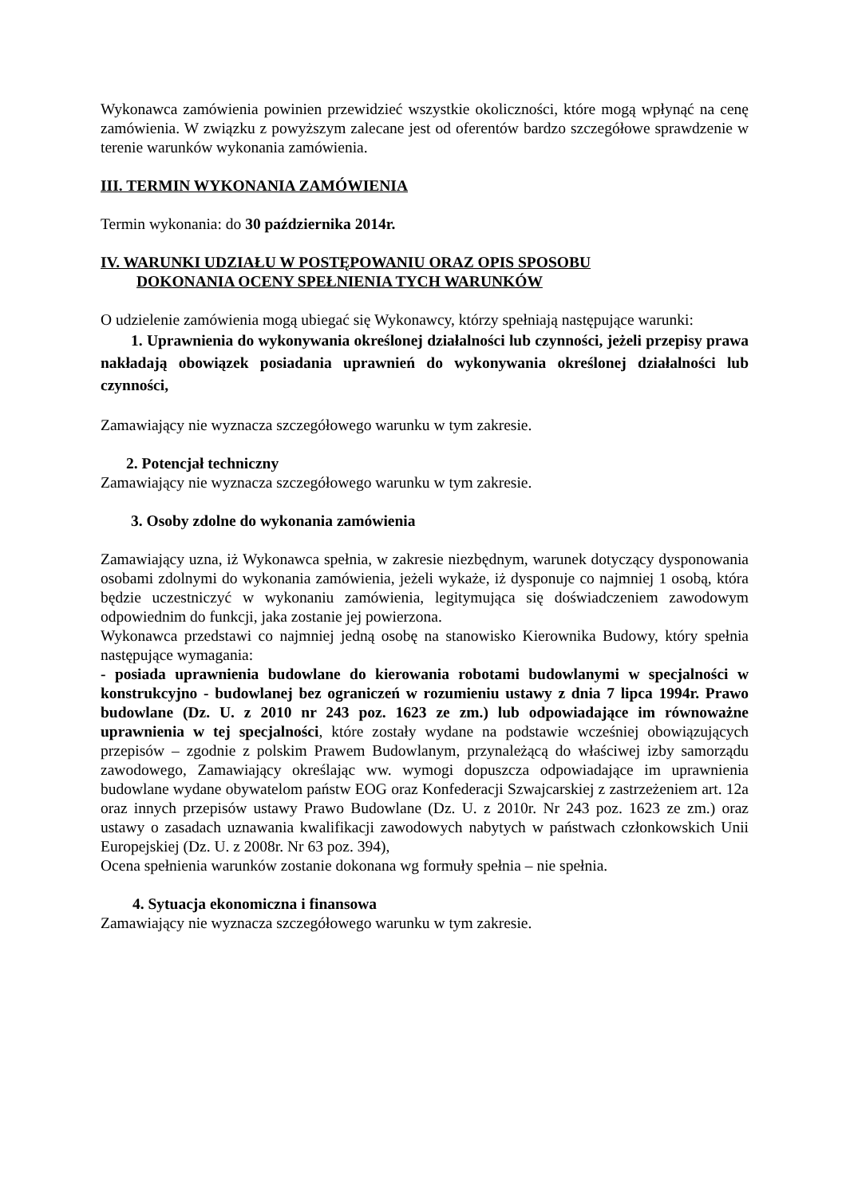Wykonawca zamówienia powinien przewidzieć wszystkie okoliczności, które mogą wpłynąć na cenę zamówienia. W związku z powyższym zalecane jest od oferentów bardzo szczegółowe sprawdzenie w terenie warunków wykonania zamówienia.
III. TERMIN WYKONANIA ZAMÓWIENIA
Termin wykonania: do 30 października 2014r.
IV. WARUNKI UDZIAŁU W POSTĘPOWANIU ORAZ OPIS SPOSOBU
DOKONANIA OCENY SPEŁNIENIA TYCH WARUNKÓW
O udzielenie zamówienia mogą ubiegać się Wykonawcy, którzy spełniają następujące warunki:
1. Uprawnienia do wykonywania określonej działalności lub czynności, jeżeli przepisy prawa nakładają obowiązek posiadania uprawnień do wykonywania określonej działalności lub czynności,
Zamawiający nie wyznacza szczegółowego warunku w tym zakresie.
2. Potencjał techniczny
Zamawiający nie wyznacza szczegółowego warunku w tym zakresie.
3. Osoby zdolne do wykonania zamówienia
Zamawiający uzna, iż Wykonawca spełnia, w zakresie niezbędnym, warunek dotyczący dysponowania osobami zdolnymi do wykonania zamówienia, jeżeli wykaże, iż dysponuje co najmniej 1 osobą, która będzie uczestniczyć w wykonaniu zamówienia, legitymująca się doświadczeniem zawodowym odpowiednim do funkcji, jaka zostanie jej powierzona.
Wykonawca przedstawi co najmniej jedną osobę na stanowisko Kierownika Budowy, który spełnia następujące wymagania:
- posiada uprawnienia budowlane do kierowania robotami budowlanymi w specjalności w konstrukcyjno - budowlanej bez ograniczeń w rozumieniu ustawy z dnia 7 lipca 1994r. Prawo budowlane (Dz. U. z 2010 nr 243 poz. 1623 ze zm.) lub odpowiadające im równoważne uprawnienia w tej specjalności, które zostały wydane na podstawie wcześniej obowiązujących przepisów – zgodnie z polskim Prawem Budowlanym, przynależącą do właściwej izby samorządu zawodowego, Zamawiający określając ww. wymogi dopuszcza odpowiadające im uprawnienia budowlane wydane obywatelom państw EOG oraz Konfederacji Szwajcarskiej z zastrzeżeniem art. 12a oraz innych przepisów ustawy Prawo Budowlane (Dz. U. z 2010r. Nr 243 poz. 1623 ze zm.) oraz ustawy o zasadach uznawania kwalifikacji zawodowych nabytych w państwach członkowskich Unii Europejskiej (Dz. U. z 2008r. Nr 63 poz. 394),
Ocena spełnienia warunków zostanie dokonana wg formuły spełnia – nie spełnia.
4. Sytuacja ekonomiczna i finansowa
Zamawiający nie wyznacza szczegółowego warunku w tym zakresie.